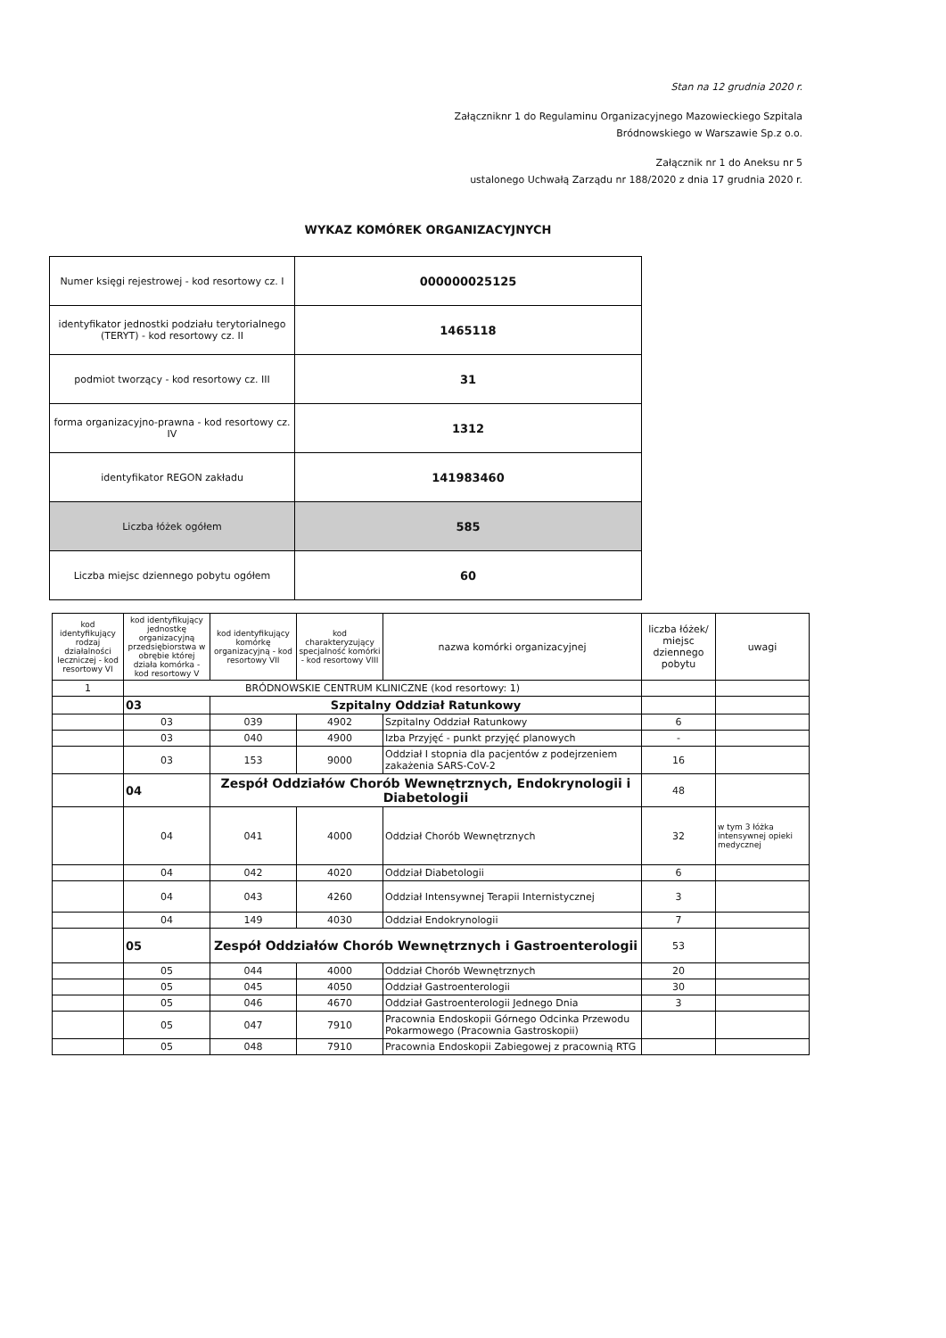Stan na 12 grudnia 2020 r.
Załączniknr 1 do Regulaminu Organizacyjnego Mazowieckiego Szpitala Bródnowskiego w Warszawie Sp.z o.o.
Załącznik nr 1 do Aneksu nr 5
ustalonego Uchwałą Zarządu nr 188/2020 z dnia 17 grudnia 2020 r.
WYKAZ KOMÓREK ORGANIZACYJNYCH
| Numer księgi rejestrowej - kod resortowy cz. I | 000000025125 |
| identyfikator jednostki podziału terytorialnego (TERYT) - kod resortowy cz. II | 1465118 |
| podmiot tworzący - kod resortowy cz. III | 31 |
| forma organizacyjno-prawna - kod resortowy cz. IV | 1312 |
| identyfikator REGON zakładu | 141983460 |
| Liczba łóżek ogółem | 585 |
| Liczba miejsc dziennego pobytu ogółem | 60 |
| kod identyfikujący rodzaj działalności leczniczej - kod resortowy VI | kod identyfikujący jednostkę organizacyjną przedsiębiorstwa w obrębie której działa komórka - kod resortowy V | kod identyfikujący komórkę organizacyjną - kod resortowy VII | kod charakteryzujący specjalność komórki - kod resortowy VIII | nazwa komórki organizacyjnej | liczba łóżek/ miejsc dziennego pobytu | uwagi |
| --- | --- | --- | --- | --- | --- | --- |
| 1 | BRÓDNOWSKIE CENTRUM KLINICZNE (kod resortowy: 1) | | | | | |
| | 03 | Szpitalny Oddział Ratunkowy | | | | |
| | 03 | 039 | 4902 | Szpitalny Oddział Ratunkowy | 6 | |
| | 03 | 040 | 4900 | Izba Przyjęć - punkt przyjęć planowych | - | |
| | 03 | 153 | 9000 | Oddział I stopnia dla pacjentów z podejrzeniem zakażenia SARS-CoV-2 | 16 | |
| | 04 | Zespół Oddziałów Chorób Wewnętrznych, Endokrynologii i Diabetologii | | | 48 | |
| | 04 | 041 | 4000 | Oddział Chorób Wewnętrznych | 32 | w tym 3 łóżka intensywnej opieki medycznej |
| | 04 | 042 | 4020 | Oddział Diabetologii | 6 | |
| | 04 | 043 | 4260 | Oddział Intensywnej Terapii Internistycznej | 3 | |
| | 04 | 149 | 4030 | Oddział Endokrynologii | 7 | |
| | 05 | Zespół Oddziałów Chorób Wewnętrznych i Gastroenterologii | | | 53 | |
| | 05 | 044 | 4000 | Oddział Chorób Wewnętrznych | 20 | |
| | 05 | 045 | 4050 | Oddział Gastroenterologii | 30 | |
| | 05 | 046 | 4670 | Oddział Gastroenterologii Jednego Dnia | 3 | |
| | 05 | 047 | 7910 | Pracownia Endoskopii Górnego Odcinka Przewodu Pokarmowego (Pracownia Gastroskopii) | | |
| | 05 | 048 | 7910 | Pracownia Endoskopii Zabiegowej z pracownią RTG | | |